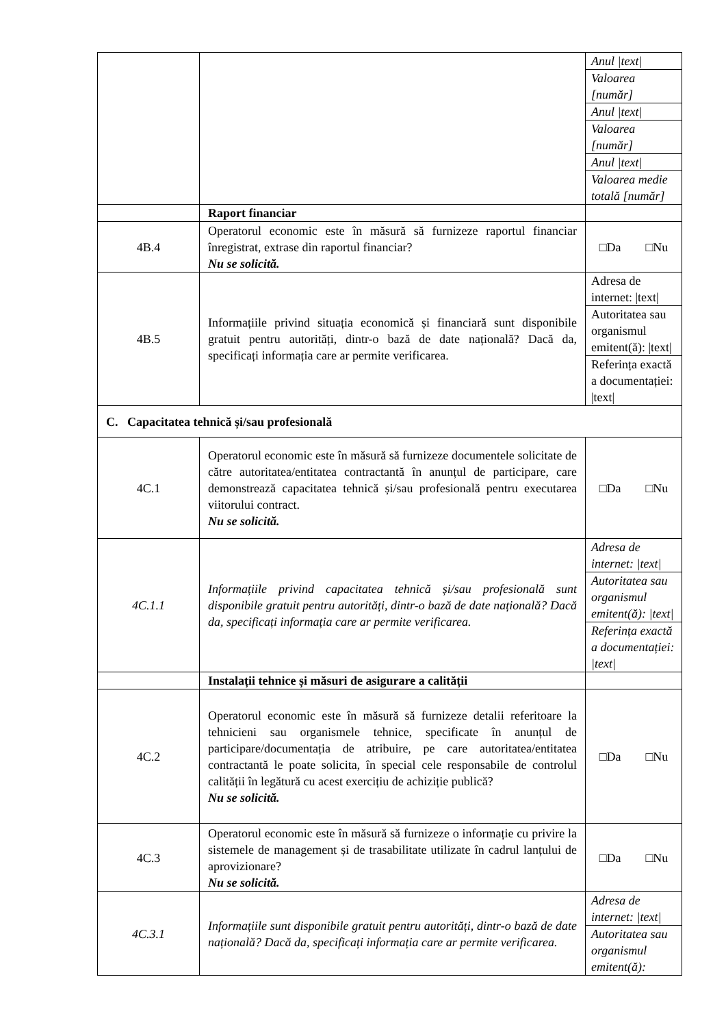| | | / Anul /text/ / / Valoarea [număr] / / Anul /text/ / / Valoarea [număr] / / Anul /text/ / / Valoarea medie totală [număr] / |
| | Raport financiar | |
| 4B.4 | Operatorul economic este în măsură să furnizeze raportul financiar înregistrat, extrase din raportul financiar? Nu se solicită. | □Da □Nu |
| 4B.5 | Informațiile privind situația economică și financiară sunt disponibile gratuit pentru autorități, dintr-o bază de date națională? Dacă da, specificați informația care ar permite verificarea. | / Adresa de internet: /text/ / / Autoritatea sau organismul emitent(ă): /text/ / / Referința exactă a documentației: /text/ / |
| C. Capacitatea tehnică și/sau profesională | | |
| 4C.1 | Operatorul economic este în măsură să furnizeze documentele solicitate de către autoritatea/entitatea contractantă în anunțul de participare, care demonstrează capacitatea tehnică și/sau profesională pentru executarea viitorului contract. Nu se solicită. | □Da □Nu |
| 4C.1.1 | Informațiile privind capacitatea tehnică și/sau profesională sunt disponibile gratuit pentru autorități, dintr-o bază de date națională? Dacă da, specificați informația care ar permite verificarea. | / Adresa de internet: /text/ / / Autoritatea sau organismul emitent(ă): /text/ / / Referința exactă a documentației: /text/ / |
| | Instalații tehnice și măsuri de asigurare a calității | |
| 4C.2 | Operatorul economic este în măsură să furnizeze detalii referitoare la tehnicieni sau organismele tehnice, specificate în anunțul de participare/documentația de atribuire, pe care autoritatea/entitatea contractantă le poate solicita, în special cele responsabile de controlul calității în legătură cu acest exercițiu de achiziție publică? Nu se solicită. | □Da □Nu |
| 4C.3 | Operatorul economic este în măsură să furnizeze o informație cu privire la sistemele de management și de trasabilitate utilizate în cadrul lanțului de aprovizionare? Nu se solicită. | □Da □Nu |
| 4C.3.1 | Informațiile sunt disponibile gratuit pentru autorități, dintr-o bază de date națională? Dacă da, specificați informația care ar permite verificarea. | / Adresa de internet: /text/ / / Autoritatea sau organismul emitent(ă): / |